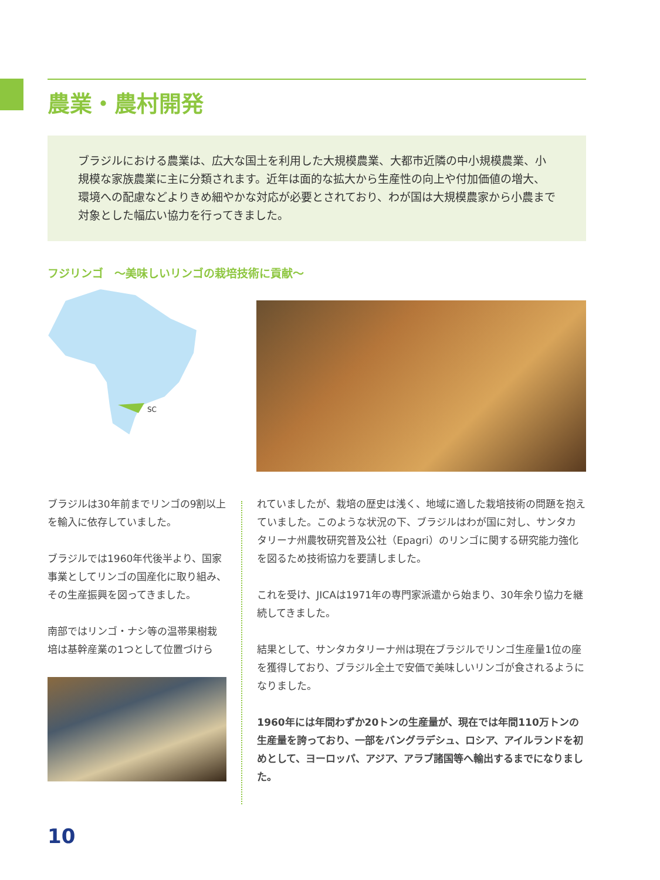農業・農村開発
ブラジルにおける農業は、広大な国土を利用した大規模農業、大都市近隣の中小規模農業、小規模な家族農業に主に分類されます。近年は面的な拡大から生産性の向上や付加価値の増大、環境への配慮などよりきめ細やかな対応が必要とされており、わが国は大規模農家から小農まで対象とした幅広い協力を行ってきました。
フジリンゴ　～美味しいリンゴの栽培技術に貢献～
SC
ブラジルは30年前までリンゴの9割以上を輸入に依存していました。
ブラジルでは1960年代後半より、国家事業としてリンゴの国産化に取り組み、その生産振興を図ってきました。
南部ではリンゴ・ナシ等の温帯果樹栽培は基幹産業の1つとして位置づけら
れていましたが、栽培の歴史は浅く、地域に適した栽培技術の問題を抱えていました。このような状況の下、ブラジルはわが国に対し、サンタカタリーナ州農牧研究普及公社（Epagri）のリンゴに関する研究能力強化を図るため技術協力を要請しました。
これを受け、JICAは1971年の専門家派遣から始まり、30年余り協力を継続してきました。
結果として、サンタカタリーナ州は現在ブラジルでリンゴ生産量1位の座を獲得しており、ブラジル全土で安価で美味しいリンゴが食されるようになりました。
1960年には年間わずか20トンの生産量が、現在では年間110万トンの生産量を誇っており、一部をバングラデシュ、ロシア、アイルランドを初めとして、ヨーロッパ、アジア、アラブ諸国等へ輸出するまでになりました。
10